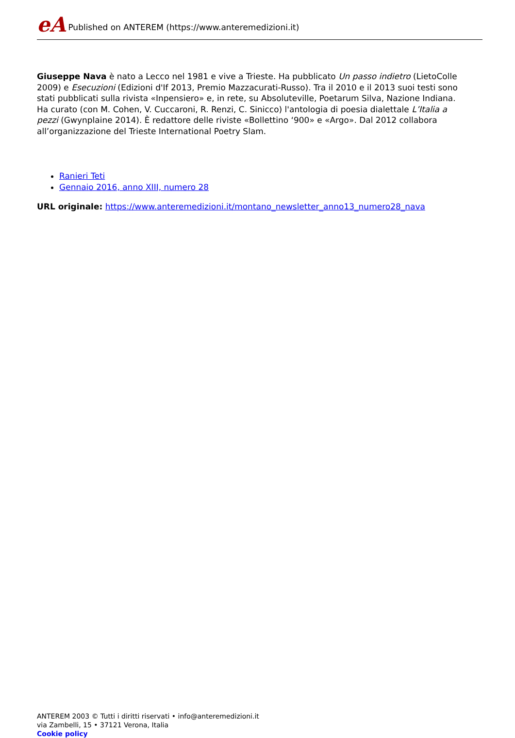eA Published on ANTEREM (https://www.anteremedizioni.it)
Giuseppe Nava è nato a Lecco nel 1981 e vive a Trieste. Ha pubblicato Un passo indietro (LietoColle 2009) e Esecuzioni (Edizioni d'If 2013, Premio Mazzacurati-Russo). Tra il 2010 e il 2013 suoi testi sono stati pubblicati sulla rivista «Inpensiero» e, in rete, su Absoluteville, Poetarum Silva, Nazione Indiana. Ha curato (con M. Cohen, V. Cuccaroni, R. Renzi, C. Sinicco) l'antologia di poesia dialettale L’Italia a pezzi (Gwynplaine 2014). È redattore delle riviste «Bollettino ‘900» e «Argo». Dal 2012 collabora all’organizzazione del Trieste International Poetry Slam.
Ranieri Teti
Gennaio 2016, anno XIII, numero 28
URL originale: https://www.anteremedizioni.it/montano_newsletter_anno13_numero28_nava
ANTEREM 2003 © Tutti i diritti riservati • info@anteremedizioni.it
via Zambelli, 15 • 37121 Verona, Italia
Cookie policy